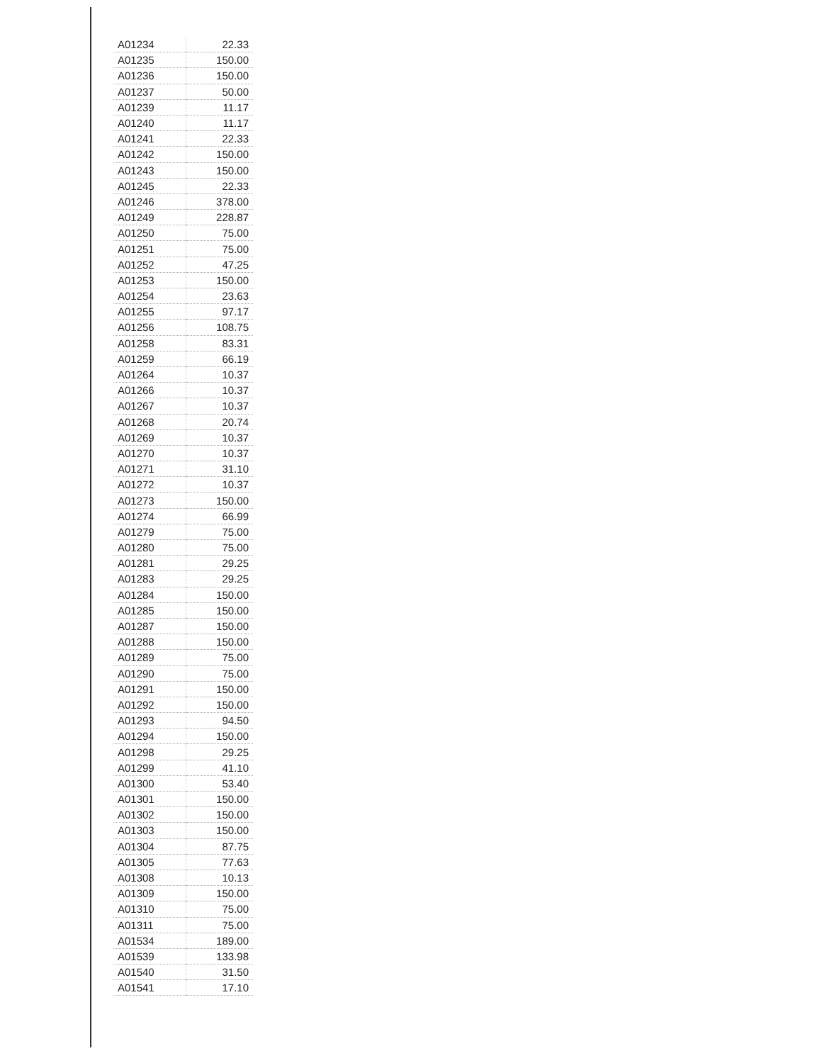| A01234 | 22.33 |
| A01235 | 150.00 |
| A01236 | 150.00 |
| A01237 | 50.00 |
| A01239 | 11.17 |
| A01240 | 11.17 |
| A01241 | 22.33 |
| A01242 | 150.00 |
| A01243 | 150.00 |
| A01245 | 22.33 |
| A01246 | 378.00 |
| A01249 | 228.87 |
| A01250 | 75.00 |
| A01251 | 75.00 |
| A01252 | 47.25 |
| A01253 | 150.00 |
| A01254 | 23.63 |
| A01255 | 97.17 |
| A01256 | 108.75 |
| A01258 | 83.31 |
| A01259 | 66.19 |
| A01264 | 10.37 |
| A01266 | 10.37 |
| A01267 | 10.37 |
| A01268 | 20.74 |
| A01269 | 10.37 |
| A01270 | 10.37 |
| A01271 | 31.10 |
| A01272 | 10.37 |
| A01273 | 150.00 |
| A01274 | 66.99 |
| A01279 | 75.00 |
| A01280 | 75.00 |
| A01281 | 29.25 |
| A01283 | 29.25 |
| A01284 | 150.00 |
| A01285 | 150.00 |
| A01287 | 150.00 |
| A01288 | 150.00 |
| A01289 | 75.00 |
| A01290 | 75.00 |
| A01291 | 150.00 |
| A01292 | 150.00 |
| A01293 | 94.50 |
| A01294 | 150.00 |
| A01298 | 29.25 |
| A01299 | 41.10 |
| A01300 | 53.40 |
| A01301 | 150.00 |
| A01302 | 150.00 |
| A01303 | 150.00 |
| A01304 | 87.75 |
| A01305 | 77.63 |
| A01308 | 10.13 |
| A01309 | 150.00 |
| A01310 | 75.00 |
| A01311 | 75.00 |
| A01534 | 189.00 |
| A01539 | 133.98 |
| A01540 | 31.50 |
| A01541 | 17.10 |